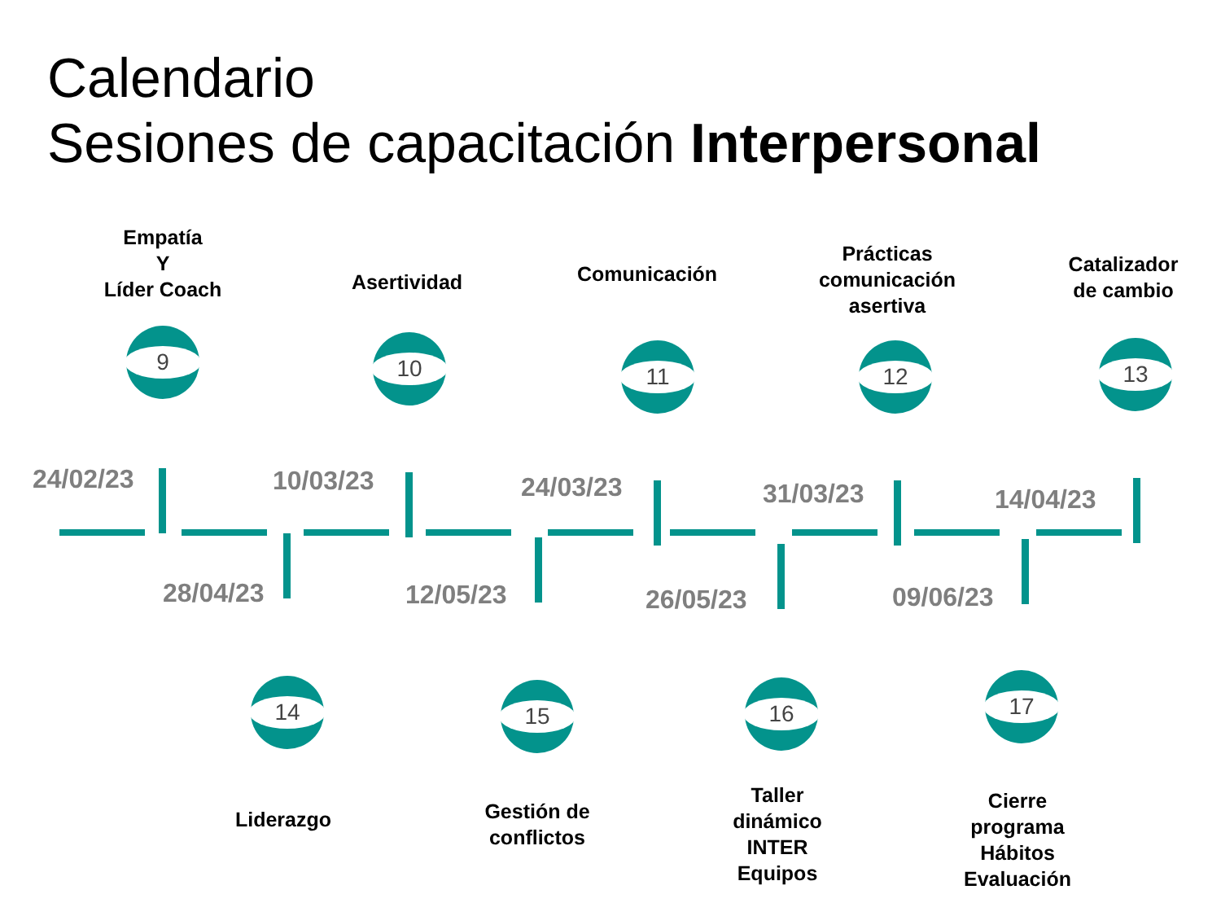Calendario
Sesiones de capacitación Interpersonal
Empatía
Y
Líder Coach
9
Asertividad
10
Comunicación
11
Prácticas
comunicación
asertiva
12
Catalizador
de cambio
13
24/02/23 10/03/23 24/03/23 31/03/23 14/04/23
28/04/23 12/05/23 26/05/23 09/06/23
14 15 16 17
Liderazgo
Gestión de
conflictos
Taller
dinámico
INTER
Equipos
Cierre
programa
Hábitos
Evaluación